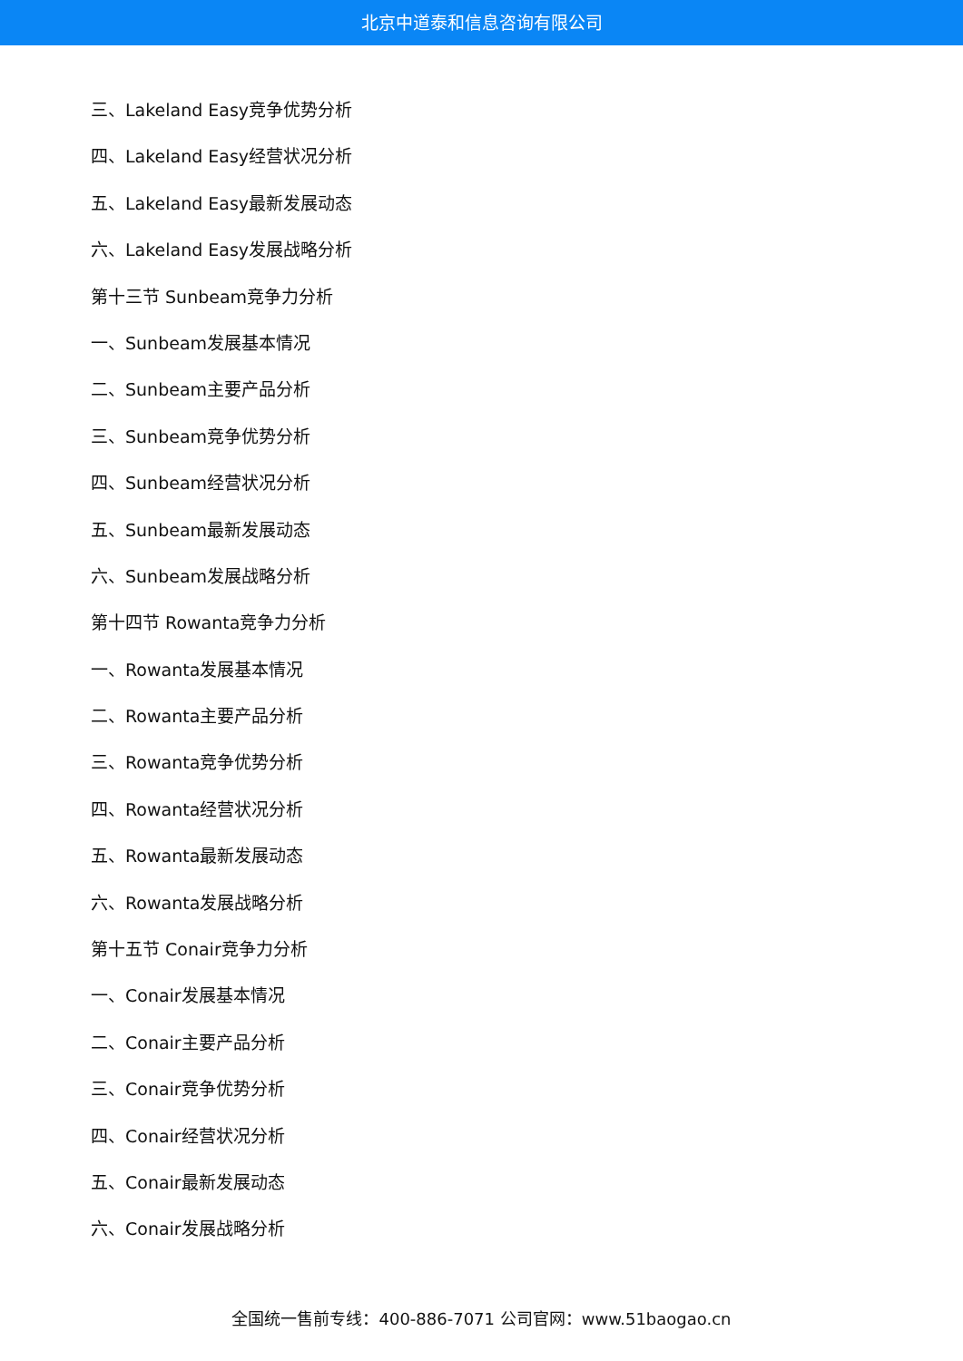北京中道泰和信息咨询有限公司
三、Lakeland Easy竞争优势分析
四、Lakeland Easy经营状况分析
五、Lakeland Easy最新发展动态
六、Lakeland Easy发展战略分析
第十三节 Sunbeam竞争力分析
一、Sunbeam发展基本情况
二、Sunbeam主要产品分析
三、Sunbeam竞争优势分析
四、Sunbeam经营状况分析
五、Sunbeam最新发展动态
六、Sunbeam发展战略分析
第十四节 Rowanta竞争力分析
一、Rowanta发展基本情况
二、Rowanta主要产品分析
三、Rowanta竞争优势分析
四、Rowanta经营状况分析
五、Rowanta最新发展动态
六、Rowanta发展战略分析
第十五节 Conair竞争力分析
一、Conair发展基本情况
二、Conair主要产品分析
三、Conair竞争优势分析
四、Conair经营状况分析
五、Conair最新发展动态
六、Conair发展战略分析
全国统一售前专线：400-886-7071 公司官网：www.51baogao.cn